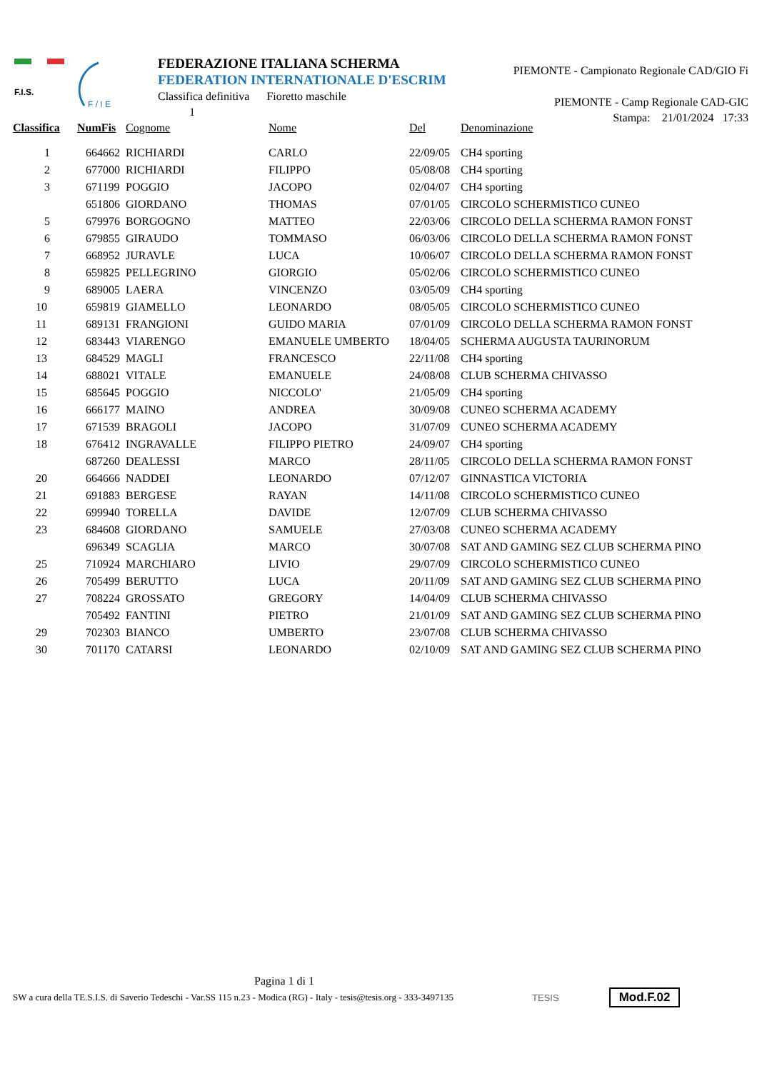F.I.S.
F / I E
FEDERAZIONE ITALIANA SCHERMA
FEDERATION INTERNATIONALE D'ESCRIM
Classifica definitiva Fioretto maschile
1
PIEMONTE - Campionato Regionale CAD/GIO Fi
PIEMONTE - Camp Regionale CAD-GIC
Stampa: 21/01/2024 17:33
| Classifica | NumFis | Cognome | Nome | Del | Denominazione |
| --- | --- | --- | --- | --- | --- |
| 1 | 664662 | RICHIARDI | CARLO | 22/09/05 | CH4 sporting |
| 2 | 677000 | RICHIARDI | FILIPPO | 05/08/08 | CH4 sporting |
| 3 | 671199 | POGGIO | JACOPO | 02/04/07 | CH4 sporting |
| | 651806 | GIORDANO | THOMAS | 07/01/05 | CIRCOLO SCHERMISTICO CUNEO |
| 5 | 679976 | BORGOGNO | MATTEO | 22/03/06 | CIRCOLO DELLA SCHERMA RAMON FONST |
| 6 | 679855 | GIRAUDO | TOMMASO | 06/03/06 | CIRCOLO DELLA SCHERMA RAMON FONST |
| 7 | 668952 | JURAVLE | LUCA | 10/06/07 | CIRCOLO DELLA SCHERMA RAMON FONST |
| 8 | 659825 | PELLEGRINO | GIORGIO | 05/02/06 | CIRCOLO SCHERMISTICO CUNEO |
| 9 | 689005 | LAERA | VINCENZO | 03/05/09 | CH4 sporting |
| 10 | 659819 | GIAMELLO | LEONARDO | 08/05/05 | CIRCOLO SCHERMISTICO CUNEO |
| 11 | 689131 | FRANGIONI | GUIDO MARIA | 07/01/09 | CIRCOLO DELLA SCHERMA RAMON FONST |
| 12 | 683443 | VIARENGO | EMANUELE UMBERTO | 18/04/05 | SCHERMA AUGUSTA TAURINORUM |
| 13 | 684529 | MAGLI | FRANCESCO | 22/11/08 | CH4 sporting |
| 14 | 688021 | VITALE | EMANUELE | 24/08/08 | CLUB SCHERMA CHIVASSO |
| 15 | 685645 | POGGIO | NICCOLO' | 21/05/09 | CH4 sporting |
| 16 | 666177 | MAINO | ANDREA | 30/09/08 | CUNEO SCHERMA ACADEMY |
| 17 | 671539 | BRAGOLI | JACOPO | 31/07/09 | CUNEO SCHERMA ACADEMY |
| 18 | 676412 | INGRAVALLE | FILIPPO PIETRO | 24/09/07 | CH4 sporting |
| | 687260 | DEALESSI | MARCO | 28/11/05 | CIRCOLO DELLA SCHERMA RAMON FONST |
| 20 | 664666 | NADDEI | LEONARDO | 07/12/07 | GINNASTICA VICTORIA |
| 21 | 691883 | BERGESE | RAYAN | 14/11/08 | CIRCOLO SCHERMISTICO CUNEO |
| 22 | 699940 | TORELLA | DAVIDE | 12/07/09 | CLUB SCHERMA CHIVASSO |
| 23 | 684608 | GIORDANO | SAMUELE | 27/03/08 | CUNEO SCHERMA ACADEMY |
| | 696349 | SCAGLIA | MARCO | 30/07/08 | SAT AND GAMING SEZ CLUB SCHERMA PINO |
| 25 | 710924 | MARCHIARO | LIVIO | 29/07/09 | CIRCOLO SCHERMISTICO CUNEO |
| 26 | 705499 | BERUTTO | LUCA | 20/11/09 | SAT AND GAMING SEZ CLUB SCHERMA PINO |
| 27 | 708224 | GROSSATO | GREGORY | 14/04/09 | CLUB SCHERMA CHIVASSO |
| | 705492 | FANTINI | PIETRO | 21/01/09 | SAT AND GAMING SEZ CLUB SCHERMA PINO |
| 29 | 702303 | BIANCO | UMBERTO | 23/07/08 | CLUB SCHERMA CHIVASSO |
| 30 | 701170 | CATARSI | LEONARDO | 02/10/09 | SAT AND GAMING SEZ CLUB SCHERMA PINO |
Pagina 1 di 1
SW a cura della TE.S.I.S. di Saverio Tedeschi - Var.SS 115 n.23 - Modica (RG) - Italy - tesis@tesis.org - 333-3497135 TESIS Mod.F.02